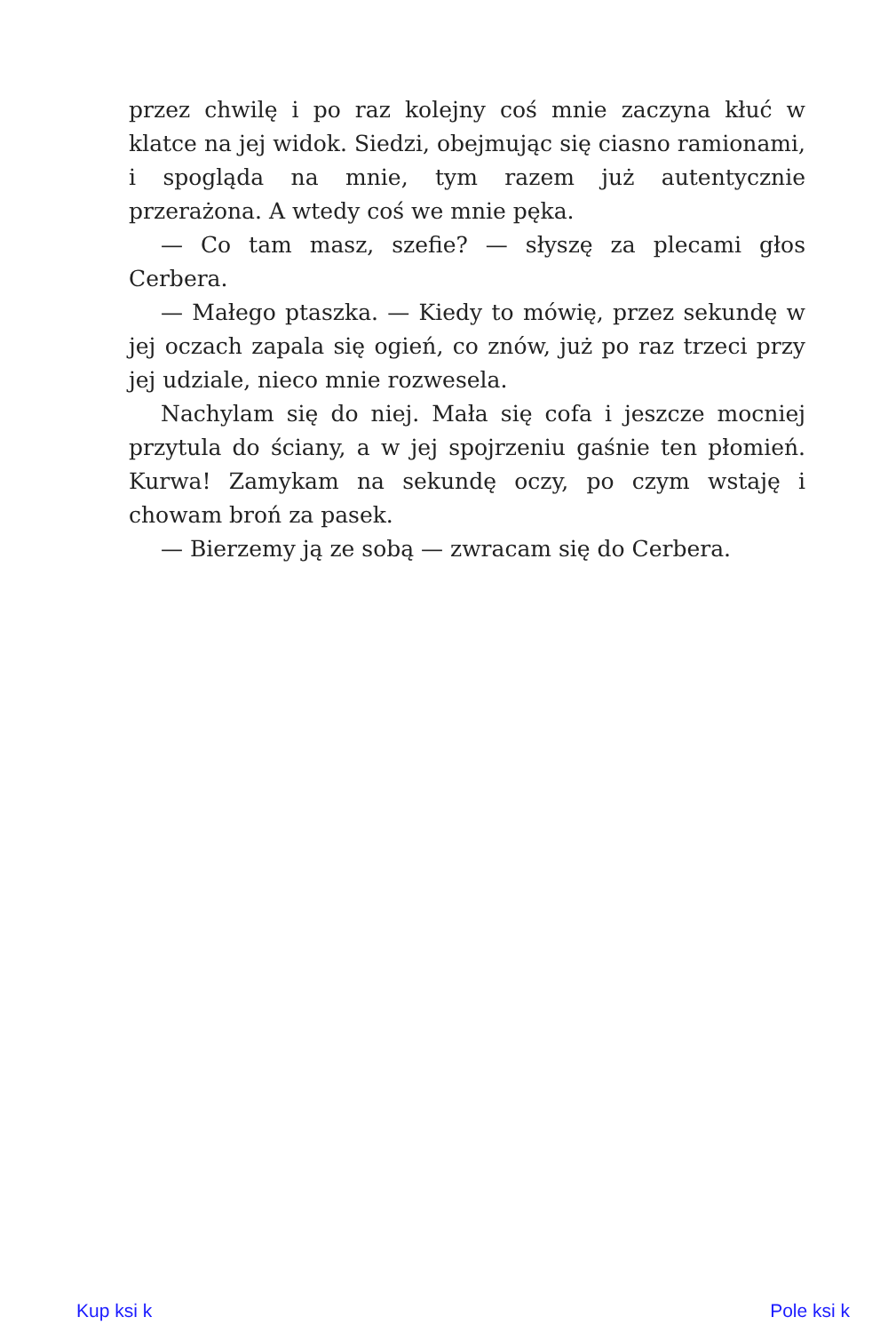przez chwilę i po raz kolejny coś mnie zaczyna kłuć w klatce na jej widok. Siedzi, obejmując się ciasno ramionami, i spogląda na mnie, tym razem już autentycznie przerażona. A wtedy coś we mnie pęka.
— Co tam masz, szefie? — słyszę za plecami głos Cerbera.
— Małego ptaszka. — Kiedy to mówię, przez sekundę w jej oczach zapala się ogień, co znów, już po raz trzeci przy jej udziale, nieco mnie rozwesela.
Nachylam się do niej. Mała się cofa i jeszcze mocniej przytula do ściany, a w jej spojrzeniu gaśnie ten płomień. Kurwa! Zamykam na sekundę oczy, po czym wstaję i chowam broń za pasek.
— Bierzemy ją ze sobą — zwracam się do Cerbera.
Kup ksi k Pole ksi k